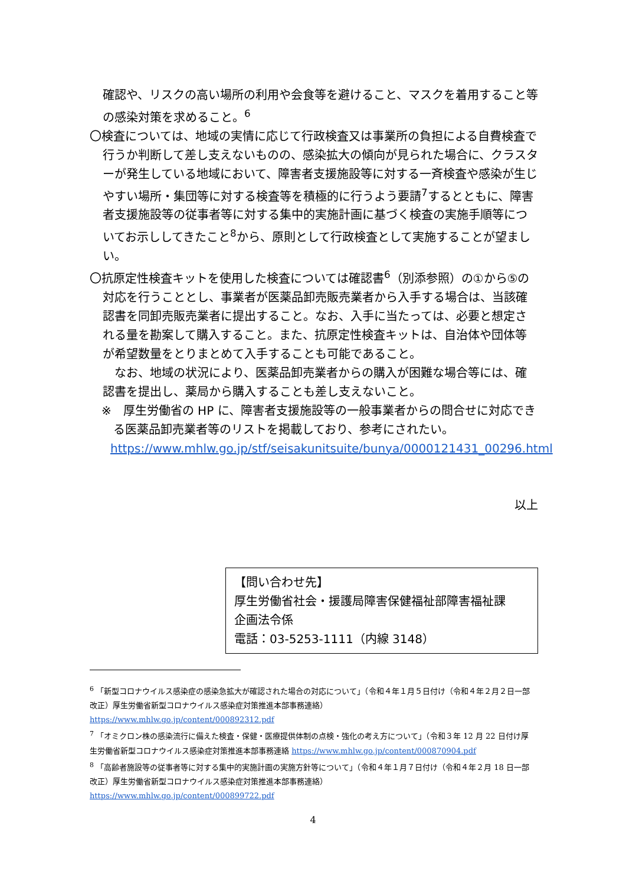確認や、リスクの高い場所の利用や会食等を避けること、マスクを着用すること等の感染対策を求めること。<sup>6</sup>
〇検査については、地域の実情に応じて行政検査又は事業所の負担による自費検査で行うか判断して差し支えないものの、感染拡大の傾向が見られた場合に、クラスターが発生している地域において、障害者支援施設等に対する一斉検査や感染が生じやすい場所・集団等に対する検査等を積極的に行うよう要請<sup>7</sup>するとともに、障害者支援施設等の従事者等に対する集中的実施計画に基づく検査の実施手順等についてお示ししてきたこと<sup>8</sup>から、原則として行政検査として実施することが望ましい。
〇抗原定性検査キットを使用した検査については確認書<sup>6</sup>（別添参照）の①から⑤の対応を行うこととし、事業者が医薬品卸売販売業者から入手する場合は、当該確認書を同卸売販売業者に提出すること。なお、入手に当たっては、必要と想定される量を勘案して購入すること。また、抗原定性検査キットは、自治体や団体等が希望数量をとりまとめて入手することも可能であること。
　なお、地域の状況により、医薬品卸売業者からの購入が困難な場合等には、確認書を提出し、薬局から購入することも差し支えないこと。
※　厚生労働省の HP に、障害者支援施設等の一般事業者からの問合せに対応できる医薬品卸売業者等のリストを掲載しており、参考にされたい。
https://www.mhlw.go.jp/stf/seisakunitsuite/bunya/0000121431_00296.html
以上
【問い合わせ先】
厚生労働省社会・援護局障害保健福祉部障害福祉課
企画法令係
電話：03-5253-1111（内線 3148）
<sup>6</sup> 「新型コロナウイルス感染症の感染急拡大が確認された場合の対応について」（令和４年１月５日付け（令和４年２月２日一部改正）厚生労働省新型コロナウイルス感染症対策推進本部事務連絡）
https://www.mhlw.go.jp/content/000892312.pdf
<sup>7</sup> 「オミクロン株の感染流行に備えた検査・保健・医療提供体制の点検・強化の考え方について」（令和３年 12 月 22 日付け厚生労働省新型コロナウイルス感染症対策推進本部事務連絡 https://www.mhlw.go.jp/content/000870904.pdf
<sup>8</sup> 「高齢者施設等の従事者等に対する集中的実施計画の実施方針等について」（令和４年１月７日付け（令和４年２月 18 日一部改正）厚生労働省新型コロナウイルス感染症対策推進本部事務連絡）
https://www.mhlw.go.jp/content/000899722.pdf
4